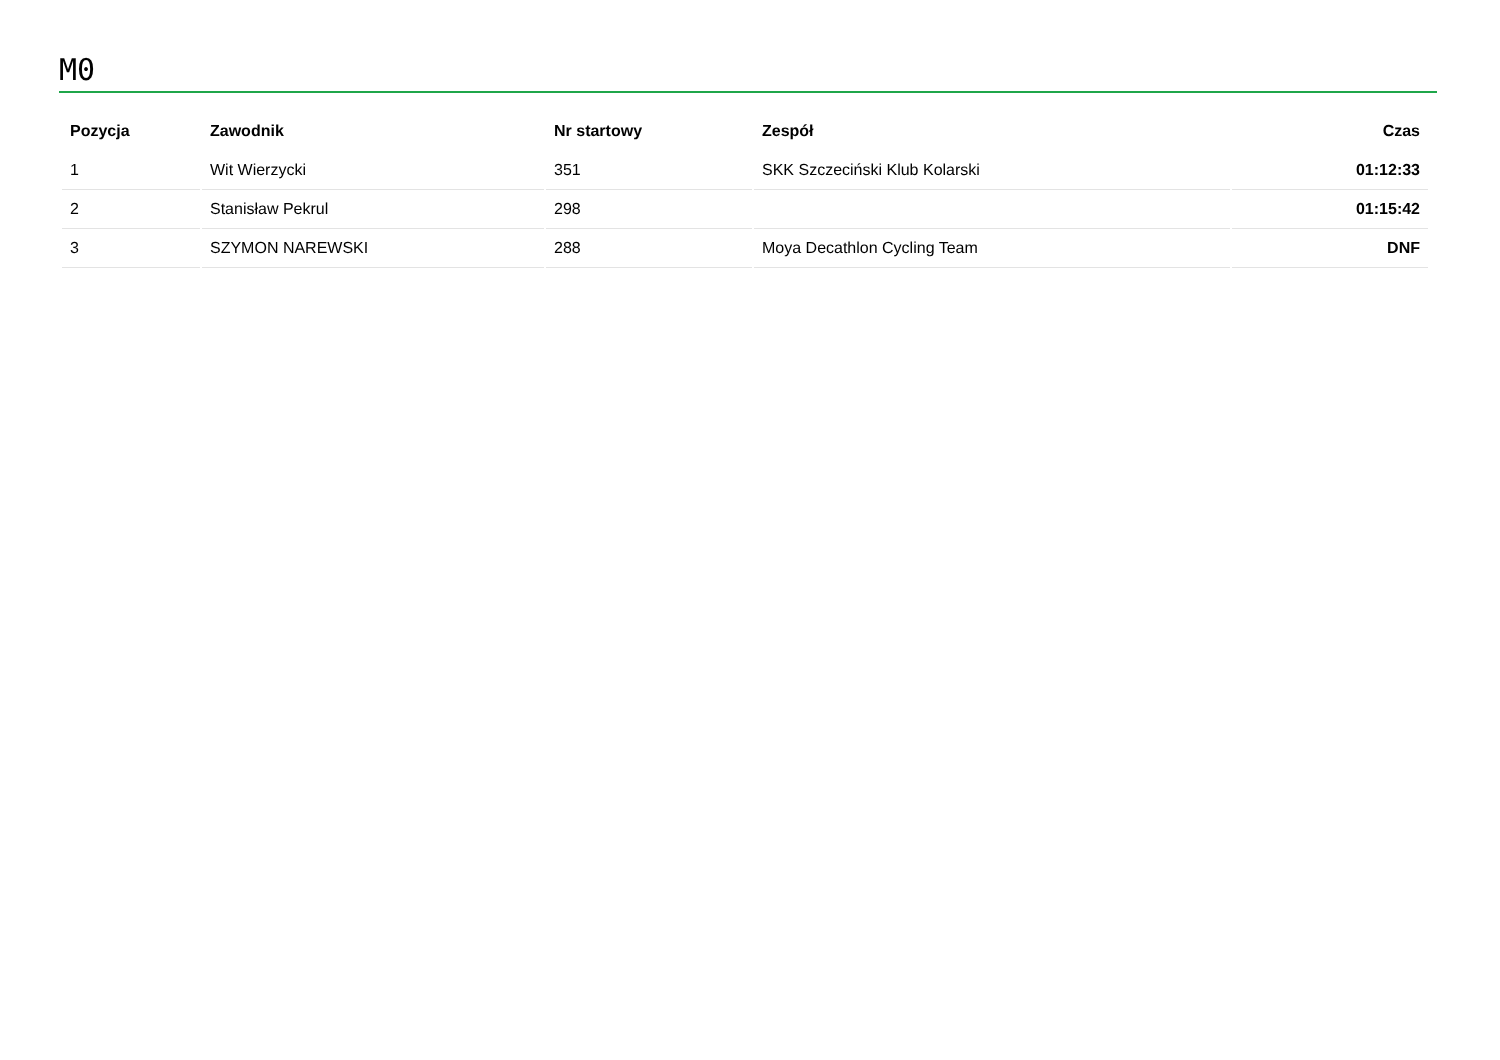M0
| Pozycja | Zawodnik | Nr startowy | Zespół | Czas |
| --- | --- | --- | --- | --- |
| 1 | Wit Wierzycki | 351 | SKK Szczeciński Klub Kolarski | 01:12:33 |
| 2 | Stanisław Pekrul | 298 | | 01:15:42 |
| 3 | SZYMON NAREWSKI | 288 | Moya Decathlon Cycling Team | DNF |